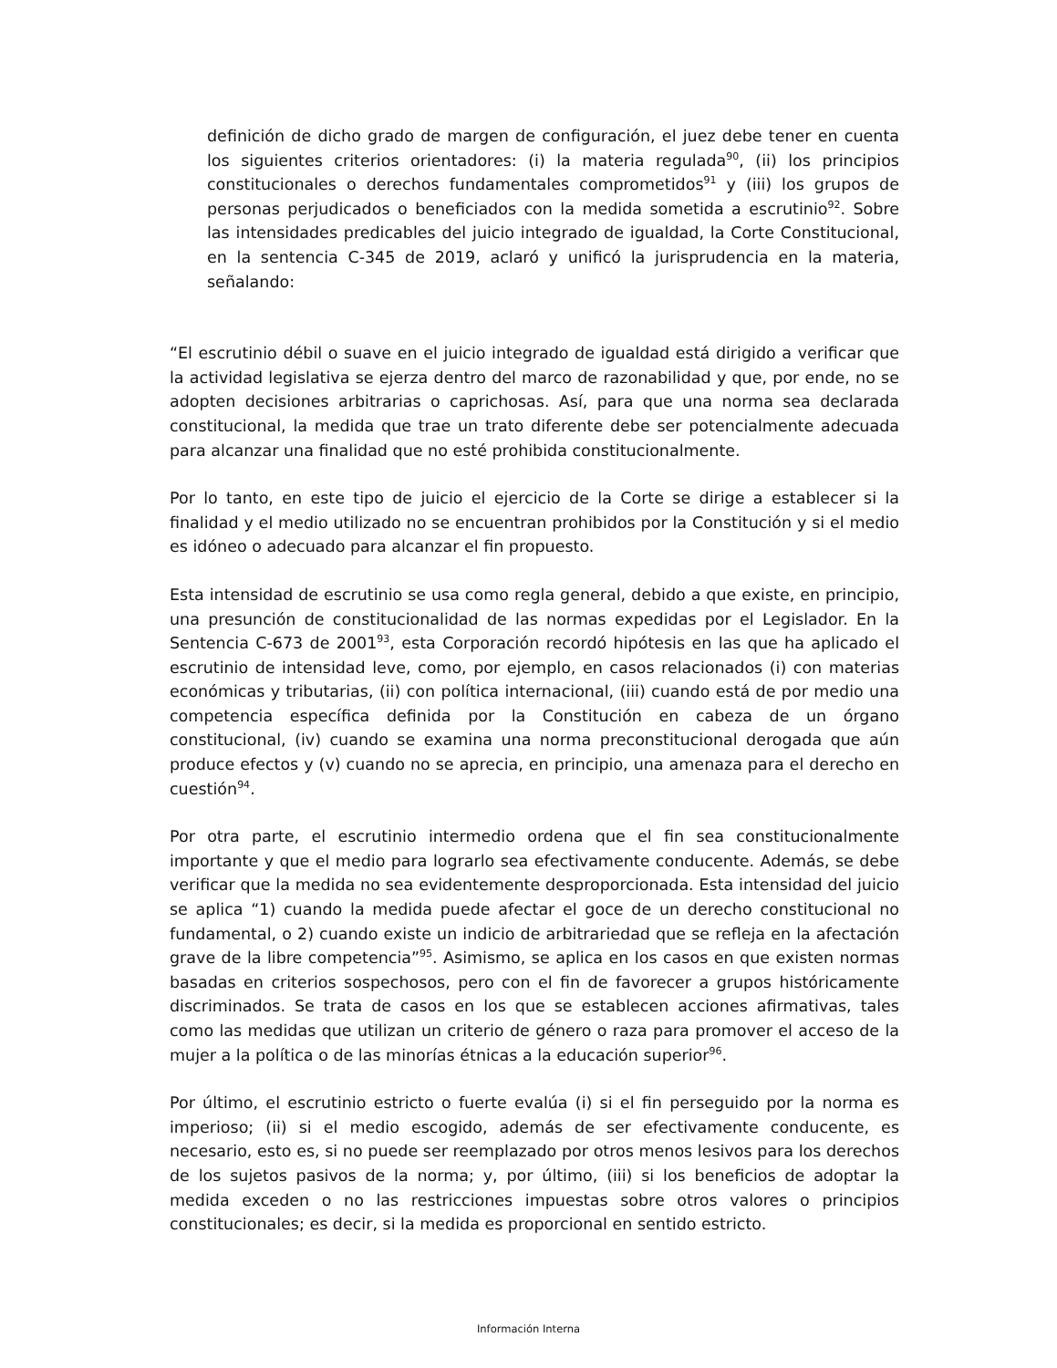definición de dicho grado de margen de configuración, el juez debe tener en cuenta los siguientes criterios orientadores: (i) la materia regulada<sup>90</sup>, (ii) los principios constitucionales o derechos fundamentales comprometidos<sup>91</sup> y (iii) los grupos de personas perjudicados o beneficiados con la medida sometida a escrutinio<sup>92</sup>. Sobre las intensidades predicables del juicio integrado de igualdad, la Corte Constitucional, en la sentencia C-345 de 2019, aclaró y unificó la jurisprudencia en la materia, señalando:
“El escrutinio débil o suave en el juicio integrado de igualdad está dirigido a verificar que la actividad legislativa se ejerza dentro del marco de razonabilidad y que, por ende, no se adopten decisiones arbitrarias o caprichosas. Así, para que una norma sea declarada constitucional, la medida que trae un trato diferente debe ser potencialmente adecuada para alcanzar una finalidad que no esté prohibida constitucionalmente.
Por lo tanto, en este tipo de juicio el ejercicio de la Corte se dirige a establecer si la finalidad y el medio utilizado no se encuentran prohibidos por la Constitución y si el medio es idóneo o adecuado para alcanzar el fin propuesto.
Esta intensidad de escrutinio se usa como regla general, debido a que existe, en principio, una presunción de constitucionalidad de las normas expedidas por el Legislador. En la Sentencia C-673 de 2001<sup>93</sup>, esta Corporación recordó hipótesis en las que ha aplicado el escrutinio de intensidad leve, como, por ejemplo, en casos relacionados (i) con materias económicas y tributarias, (ii) con política internacional, (iii) cuando está de por medio una competencia específica definida por la Constitución en cabeza de un órgano constitucional, (iv) cuando se examina una norma preconstitucional derogada que aún produce efectos y (v) cuando no se aprecia, en principio, una amenaza para el derecho en cuestión<sup>94</sup>.
Por otra parte, el escrutinio intermedio ordena que el fin sea constitucionalmente importante y que el medio para lograrlo sea efectivamente conducente. Además, se debe verificar que la medida no sea evidentemente desproporcionada. Esta intensidad del juicio se aplica “1) cuando la medida puede afectar el goce de un derecho constitucional no fundamental, o 2) cuando existe un indicio de arbitrariedad que se refleja en la afectación grave de la libre competencia”<sup>95</sup>. Asimismo, se aplica en los casos en que existen normas basadas en criterios sospechosos, pero con el fin de favorecer a grupos históricamente discriminados. Se trata de casos en los que se establecen acciones afirmativas, tales como las medidas que utilizan un criterio de género o raza para promover el acceso de la mujer a la política o de las minorías étnicas a la educación superior<sup>96</sup>.
Por último, el escrutinio estricto o fuerte evalúa (i) si el fin perseguido por la norma es imperioso; (ii) si el medio escogido, además de ser efectivamente conducente, es necesario, esto es, si no puede ser reemplazado por otros menos lesivos para los derechos de los sujetos pasivos de la norma; y, por último, (iii) si los beneficios de adoptar la medida exceden o no las restricciones impuestas sobre otros valores o principios constitucionales; es decir, si la medida es proporcional en sentido estricto.
Información Interna